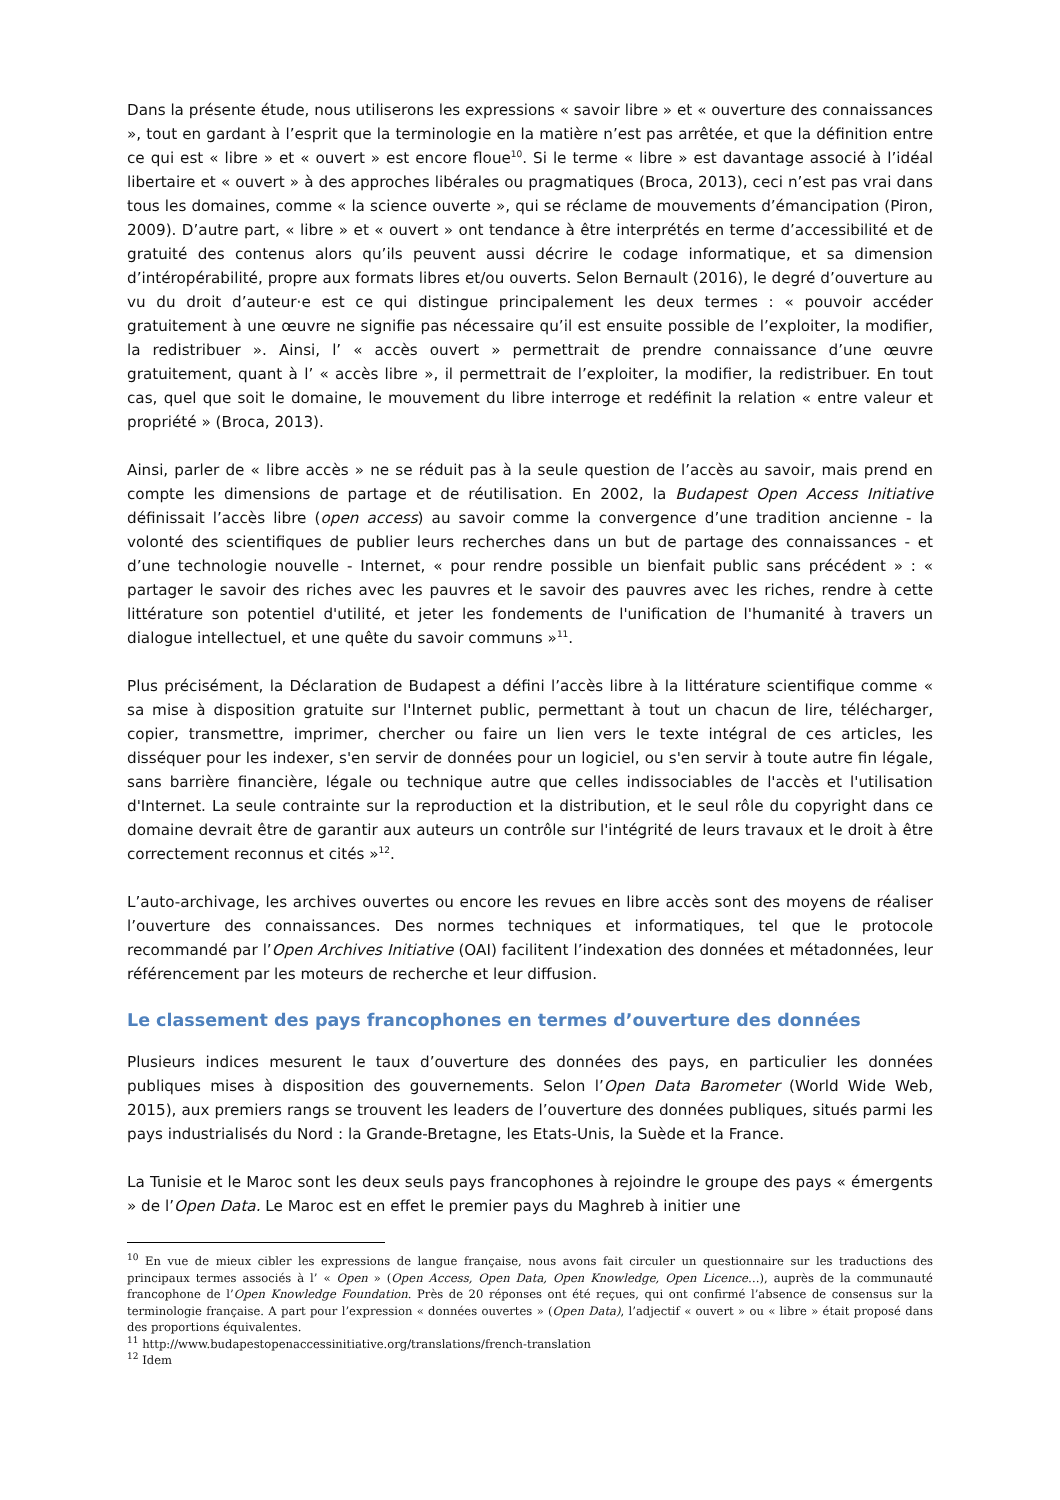Dans la présente étude, nous utiliserons les expressions « savoir libre » et « ouverture des connaissances », tout en gardant à l’esprit que la terminologie en la matière n’est pas arrêtée, et que la définition entre ce qui est « libre » et « ouvert » est encore floue<sup>10</sup>. Si le terme « libre » est davantage associé à l’idéal libertaire et « ouvert » à des approches libérales ou pragmatiques (Broca, 2013), ceci n’est pas vrai dans tous les domaines, comme « la science ouverte », qui se réclame de mouvements d’émancipation (Piron, 2009). D’autre part, « libre » et « ouvert » ont tendance à être interprétés en terme d’accessibilité et de gratuité des contenus alors qu’ils peuvent aussi décrire le codage informatique, et sa dimension d’intéropérabilité, propre aux formats libres et/ou ouverts. Selon Bernault (2016), le degré d’ouverture au vu du droit d’auteur·e est ce qui distingue principalement les deux termes : « pouvoir accéder gratuitement à une œuvre ne signifie pas nécessaire qu’il est ensuite possible de l’exploiter, la modifier, la redistribuer ». Ainsi, l’ « accès ouvert » permettrait de prendre connaissance d’une œuvre gratuitement, quant à l’ « accès libre », il permettrait de l’exploiter, la modifier, la redistribuer. En tout cas, quel que soit le domaine, le mouvement du libre interroge et redéfinit la relation « entre valeur et propriété » (Broca, 2013).
Ainsi, parler de « libre accès » ne se réduit pas à la seule question de l’accès au savoir, mais prend en compte les dimensions de partage et de réutilisation. En 2002, la Budapest Open Access Initiative définissait l’accès libre (open access) au savoir comme la convergence d’une tradition ancienne - la volonté des scientifiques de publier leurs recherches dans un but de partage des connaissances - et d’une technologie nouvelle - Internet, « pour rendre possible un bienfait public sans précédent » : « partager le savoir des riches avec les pauvres et le savoir des pauvres avec les riches, rendre à cette littérature son potentiel d'utilité, et jeter les fondements de l'unification de l'humanité à travers un dialogue intellectuel, et une quête du savoir communs »<sup>11</sup>.
Plus précisément, la Déclaration de Budapest a défini l’accès libre à la littérature scientifique comme « sa mise à disposition gratuite sur l'Internet public, permettant à tout un chacun de lire, télécharger, copier, transmettre, imprimer, chercher ou faire un lien vers le texte intégral de ces articles, les disséquer pour les indexer, s'en servir de données pour un logiciel, ou s'en servir à toute autre fin légale, sans barrière financière, légale ou technique autre que celles indissociables de l'accès et l'utilisation d'Internet. La seule contrainte sur la reproduction et la distribution, et le seul rôle du copyright dans ce domaine devrait être de garantir aux auteurs un contrôle sur l'intégrité de leurs travaux et le droit à être correctement reconnus et cités »<sup>12</sup>.
L’auto-archivage, les archives ouvertes ou encore les revues en libre accès sont des moyens de réaliser l’ouverture des connaissances. Des normes techniques et informatiques, tel que le protocole recommandé par l’Open Archives Initiative (OAI) facilitent l’indexation des données et métadonnées, leur référencement par les moteurs de recherche et leur diffusion.
Le classement des pays francophones en termes d’ouverture des données
Plusieurs indices mesurent le taux d’ouverture des données des pays, en particulier les données publiques mises à disposition des gouvernements. Selon l’Open Data Barometer (World Wide Web, 2015), aux premiers rangs se trouvent les leaders de l’ouverture des données publiques, situés parmi les pays industrialisés du Nord : la Grande-Bretagne, les Etats-Unis, la Suède et la France.
La Tunisie et le Maroc sont les deux seuls pays francophones à rejoindre le groupe des pays « émergents » de l’Open Data. Le Maroc est en effet le premier pays du Maghreb à initier une
<sup>10</sup> En vue de mieux cibler les expressions de langue française, nous avons fait circuler un questionnaire sur les traductions des principaux termes associés à l’ « Open » (Open Access, Open Data, Open Knowledge, Open Licence…), auprès de la communauté francophone de l’Open Knowledge Foundation. Près de 20 réponses ont été reçues, qui ont confirmé l’absence de consensus sur la terminologie française. A part pour l’expression « données ouvertes » (Open Data), l’adjectif « ouvert » ou « libre » était proposé dans des proportions équivalentes.
<sup>11</sup> http://www.budapestopenaccessinitiative.org/translations/french-translation
<sup>12</sup> Idem